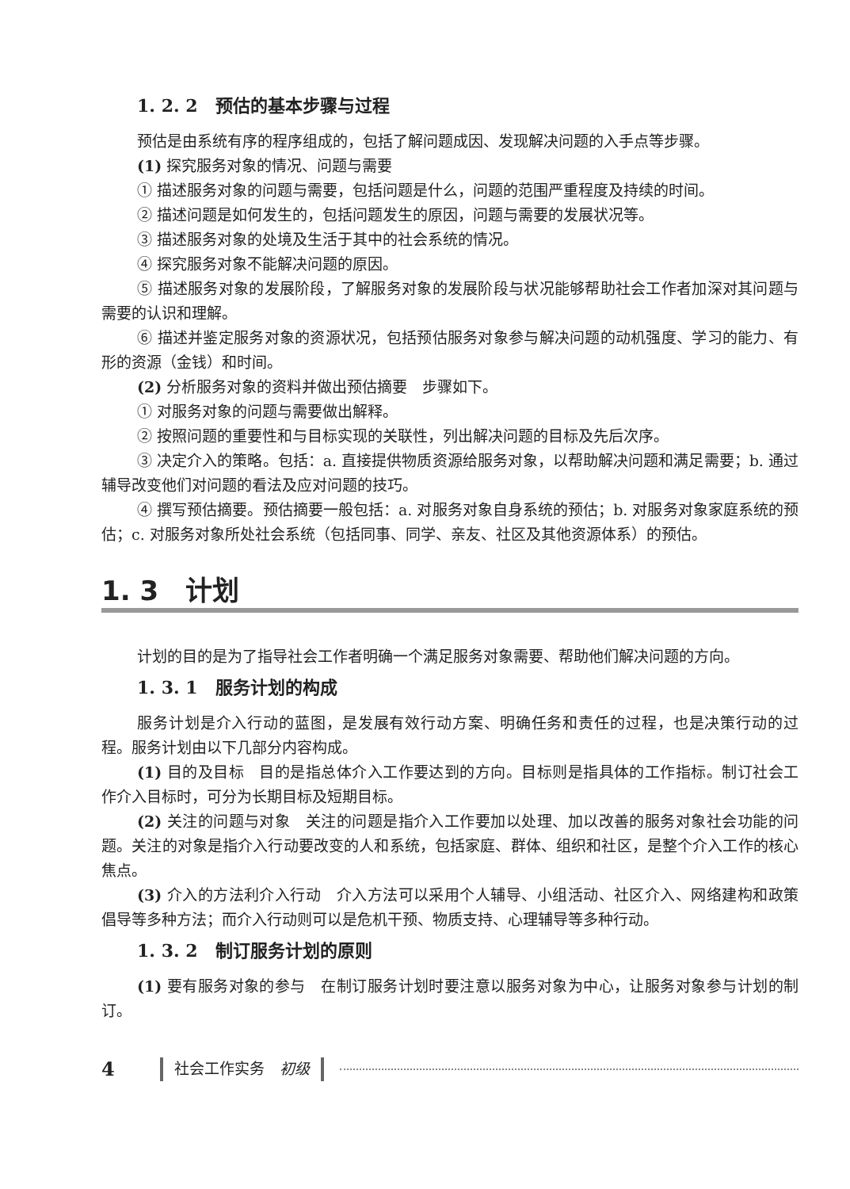1. 2. 2　预估的基本步骤与过程
预估是由系统有序的程序组成的，包括了解问题成因、发现解决问题的入手点等步骤。
(1) 探究服务对象的情况、问题与需要
① 描述服务对象的问题与需要，包括问题是什么，问题的范围严重程度及持续的时间。
② 描述问题是如何发生的，包括问题发生的原因，问题与需要的发展状况等。
③ 描述服务对象的处境及生活于其中的社会系统的情况。
④ 探究服务对象不能解决问题的原因。
⑤ 描述服务对象的发展阶段，了解服务对象的发展阶段与状况能够帮助社会工作者加深对其问题与需要的认识和理解。
⑥ 描述并鉴定服务对象的资源状况，包括预估服务对象参与解决问题的动机强度、学习的能力、有形的资源（金钱）和时间。
(2) 分析服务对象的资料并做出预估摘要　步骤如下。
① 对服务对象的问题与需要做出解释。
② 按照问题的重要性和与目标实现的关联性，列出解决问题的目标及先后次序。
③ 决定介入的策略。包括：a. 直接提供物质资源给服务对象，以帮助解决问题和满足需要；b. 通过辅导改变他们对问题的看法及应对问题的技巧。
④ 撰写预估摘要。预估摘要一般包括：a. 对服务对象自身系统的预估；b. 对服务对象家庭系统的预估；c. 对服务对象所处社会系统（包括同事、同学、亲友、社区及其他资源体系）的预估。
1. 3　计划
计划的目的是为了指导社会工作者明确一个满足服务对象需要、帮助他们解决问题的方向。
1. 3. 1　服务计划的构成
服务计划是介入行动的蓝图，是发展有效行动方案、明确任务和责任的过程，也是决策行动的过程。服务计划由以下几部分内容构成。
(1) 目的及目标　目的是指总体介入工作要达到的方向。目标则是指具体的工作指标。制订社会工作介入目标时，可分为长期目标及短期目标。
(2) 关注的问题与对象　关注的问题是指介入工作要加以处理、加以改善的服务对象社会功能的问题。关注的对象是指介入行动要改变的人和系统，包括家庭、群体、组织和社区，是整个介入工作的核心焦点。
(3) 介入的方法利介入行动　介入方法可以采用个人辅导、小组活动、社区介入、网络建构和政策倡导等多种方法；而介入行动则可以是危机干预、物质支持、心理辅导等多种行动。
1. 3. 2　制订服务计划的原则
(1) 要有服务对象的参与　在制订服务计划时要注意以服务对象为中心，让服务对象参与计划的制订。
4 社会工作实务　初级